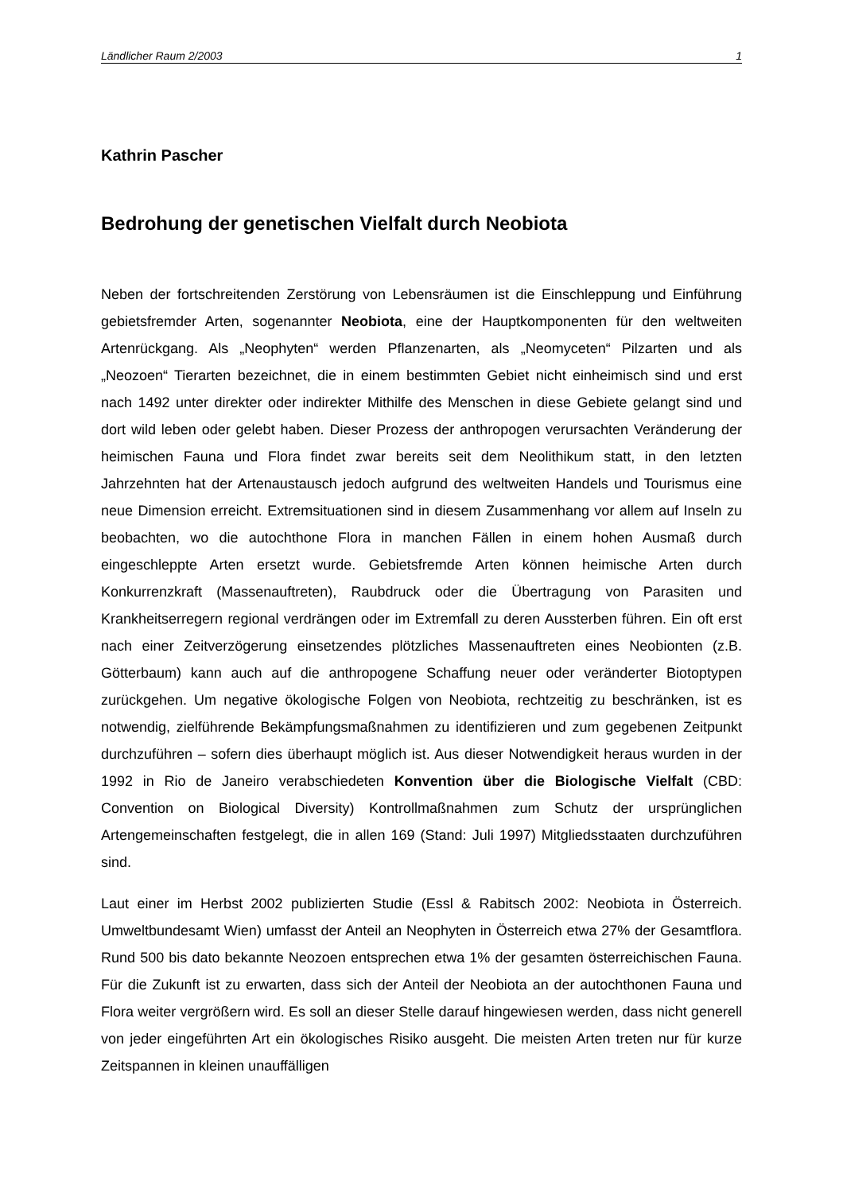Ländlicher Raum 2/2003 1
Kathrin Pascher
Bedrohung der genetischen Vielfalt durch Neobiota
Neben der fortschreitenden Zerstörung von Lebensräumen ist die Einschleppung und Einführung gebietsfremder Arten, sogenannter Neobiota, eine der Hauptkomponenten für den weltweiten Artenrückgang. Als „Neophyten“ werden Pflanzenarten, als „Neomyceten“ Pilzarten und als „Neozoen“ Tierarten bezeichnet, die in einem bestimmten Gebiet nicht einheimisch sind und erst nach 1492 unter direkter oder indirekter Mithilfe des Menschen in diese Gebiete gelangt sind und dort wild leben oder gelebt haben. Dieser Prozess der anthropogen verursachten Veränderung der heimischen Fauna und Flora findet zwar bereits seit dem Neolithikum statt, in den letzten Jahrzehnten hat der Artenaustausch jedoch aufgrund des weltweiten Handels und Tourismus eine neue Dimension erreicht. Extremsituationen sind in diesem Zusammenhang vor allem auf Inseln zu beobachten, wo die autochthone Flora in manchen Fällen in einem hohen Ausmaß durch eingeschleppte Arten ersetzt wurde. Gebietsfremde Arten können heimische Arten durch Konkurrenzkraft (Massenauftreten), Raubdruck oder die Übertragung von Parasiten und Krankheitserregern regional verdrängen oder im Extremfall zu deren Aussterben führen. Ein oft erst nach einer Zeitverzögerung einsetzendes plötzliches Massenauftreten eines Neobionten (z.B. Götterbaum) kann auch auf die anthropogene Schaffung neuer oder veränderter Biotoptypen zurückgehen. Um negative ökologische Folgen von Neobiota, rechtzeitig zu beschränken, ist es notwendig, zielführende Bekämpfungsmaßnahmen zu identifizieren und zum gegebenen Zeitpunkt durchzuführen – sofern dies überhaupt möglich ist. Aus dieser Notwendigkeit heraus wurden in der 1992 in Rio de Janeiro verabschiedeten Konvention über die Biologische Vielfalt (CBD: Convention on Biological Diversity) Kontrollmaßnahmen zum Schutz der ursprünglichen Artengemeinschaften festgelegt, die in allen 169 (Stand: Juli 1997) Mitgliedsstaaten durchzuführen sind.
Laut einer im Herbst 2002 publizierten Studie (Essl & Rabitsch 2002: Neobiota in Österreich. Umweltbundesamt Wien) umfasst der Anteil an Neophyten in Österreich etwa 27% der Gesamtflora. Rund 500 bis dato bekannte Neozoen entsprechen etwa 1% der gesamten österreichischen Fauna. Für die Zukunft ist zu erwarten, dass sich der Anteil der Neobiota an der autochthonen Fauna und Flora weiter vergrößern wird. Es soll an dieser Stelle darauf hingewiesen werden, dass nicht generell von jeder eingeführten Art ein ökologisches Risiko ausgeht. Die meisten Arten treten nur für kurze Zeitspannen in kleinen unauffälligen